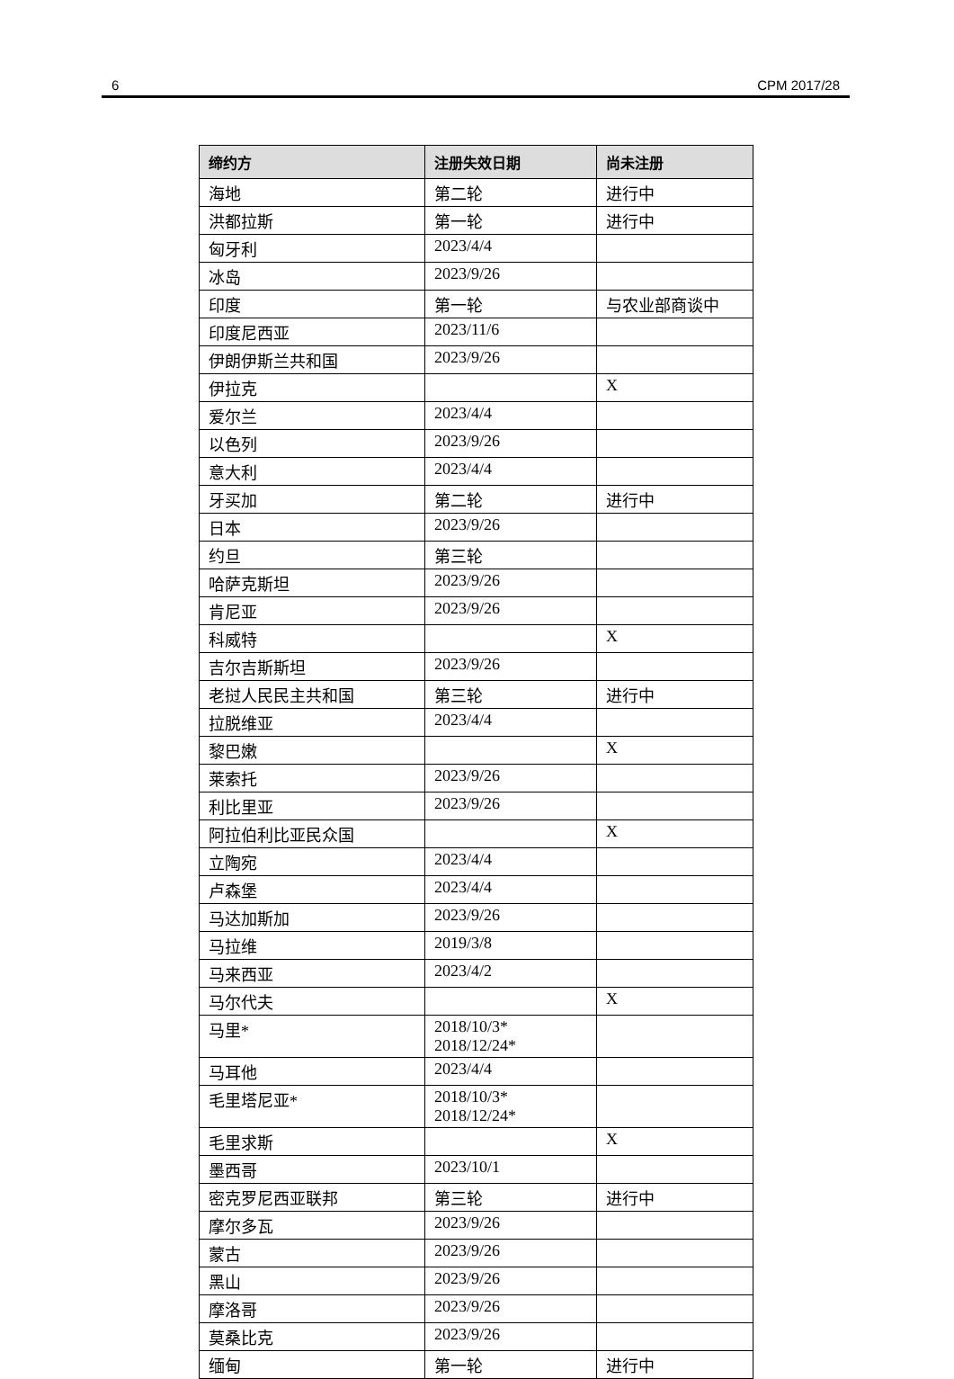6 CPM 2017/28
| 缔约方 | 注册失效日期 | 尚未注册 |
| --- | --- | --- |
| 海地 | 第二轮 | 进行中 |
| 洪都拉斯 | 第一轮 | 进行中 |
| 匈牙利 | 2023/4/4 | |
| 冰岛 | 2023/9/26 | |
| 印度 | 第一轮 | 与农业部商谈中 |
| 印度尼西亚 | 2023/11/6 | |
| 伊朗伊斯兰共和国 | 2023/9/26 | |
| 伊拉克 | | X |
| 爱尔兰 | 2023/4/4 | |
| 以色列 | 2023/9/26 | |
| 意大利 | 2023/4/4 | |
| 牙买加 | 第二轮 | 进行中 |
| 日本 | 2023/9/26 | |
| 约旦 | 第三轮 | |
| 哈萨克斯坦 | 2023/9/26 | |
| 肯尼亚 | 2023/9/26 | |
| 科威特 | | X |
| 吉尔吉斯斯坦 | 2023/9/26 | |
| 老挝人民民主共和国 | 第三轮 | 进行中 |
| 拉脱维亚 | 2023/4/4 | |
| 黎巴嫩 | | X |
| 莱索托 | 2023/9/26 | |
| 利比里亚 | 2023/9/26 | |
| 阿拉伯利比亚民众国 | | X |
| 立陶宛 | 2023/4/4 | |
| 卢森堡 | 2023/4/4 | |
| 马达加斯加 | 2023/9/26 | |
| 马拉维 | 2019/3/8 | |
| 马来西亚 | 2023/4/2 | |
| 马尔代夫 | | X |
| 马里* | 2018/10/3* 2018/12/24* | |
| 马耳他 | 2023/4/4 | |
| 毛里塔尼亚* | 2018/10/3* 2018/12/24* | |
| 毛里求斯 | | X |
| 墨西哥 | 2023/10/1 | |
| 密克罗尼西亚联邦 | 第三轮 | 进行中 |
| 摩尔多瓦 | 2023/9/26 | |
| 蒙古 | 2023/9/26 | |
| 黑山 | 2023/9/26 | |
| 摩洛哥 | 2023/9/26 | |
| 莫桑比克 | 2023/9/26 | |
| 缅甸 | 第一轮 | 进行中 |